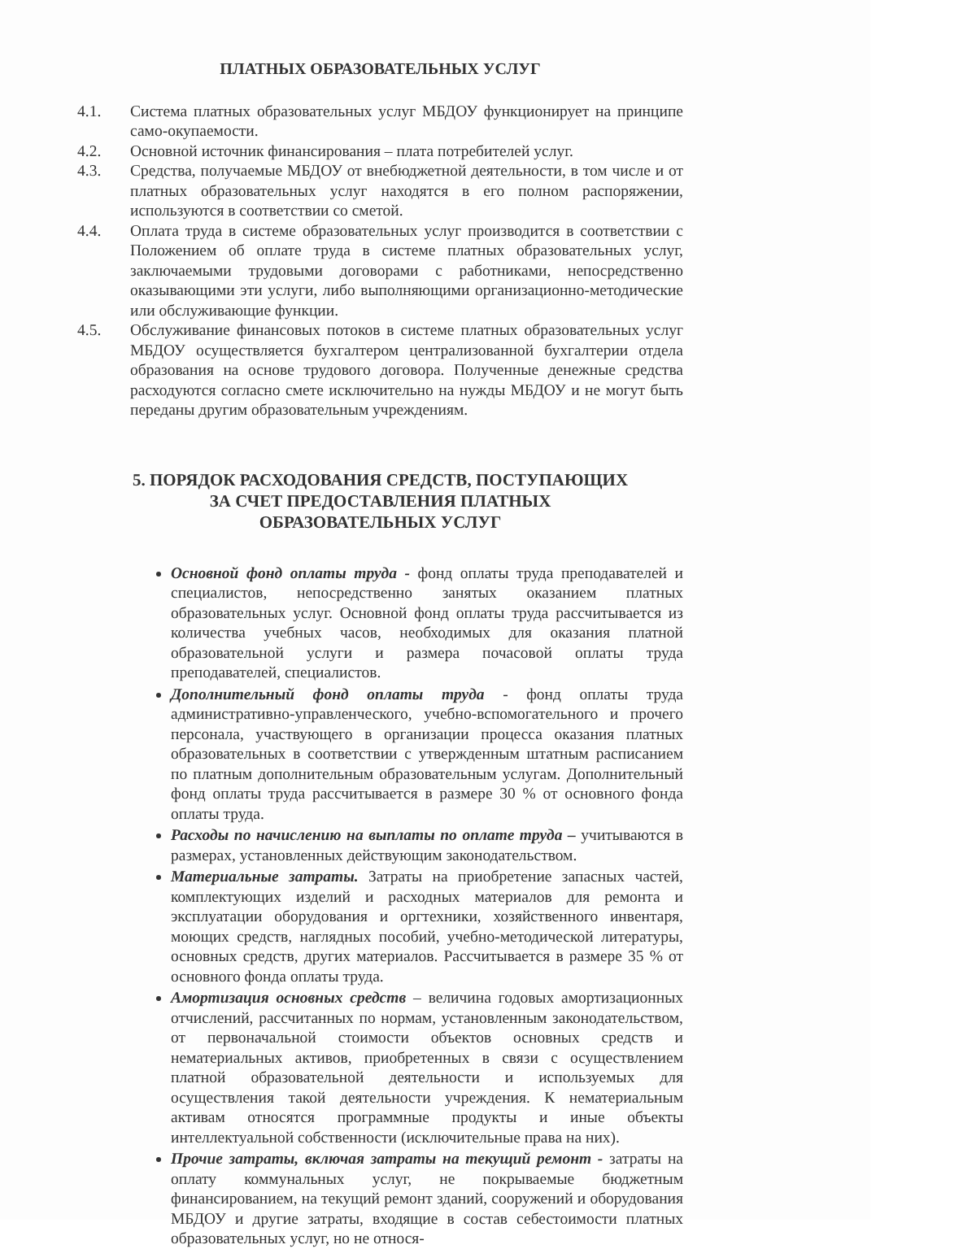ПЛАТНЫХ ОБРАЗОВАТЕЛЬНЫХ УСЛУГ
4.1. Система платных образовательных услуг МБДОУ функционирует на принципе само-окупаемости.
4.2. Основной источник финансирования – плата потребителей услуг.
4.3. Средства, получаемые МБДОУ от внебюджетной деятельности, в том числе и от платных образовательных услуг находятся в его полном распоряжении, используются в соответствии со сметой.
4.4. Оплата труда в системе образовательных услуг производится в соответствии с Положением об оплате труда в системе платных образовательных услуг, заключаемыми трудовыми договорами с работниками, непосредственно оказывающими эти услуги, либо выполняющими организационно-методические или обслуживающие функции.
4.5. Обслуживание финансовых потоков в системе платных образовательных услуг МБДОУ осуществляется бухгалтером централизованной бухгалтерии отдела образования на основе трудового договора. Полученные денежные средства расходуются согласно смете исключительно на нужды МБДОУ и не могут быть переданы другим образовательным учреждениям.
5. ПОРЯДОК РАСХОДОВАНИЯ СРЕДСТВ, ПОСТУПАЮЩИХ
ЗА СЧЕТ ПРЕДОСТАВЛЕНИЯ ПЛАТНЫХ
ОБРАЗОВАТЕЛЬНЫХ УСЛУГ
Основной фонд оплаты труда - фонд оплаты труда преподавателей и специалистов, непосредственно занятых оказанием платных образовательных услуг. Основной фонд оплаты труда рассчитывается из количества учебных часов, необходимых для оказания платной образовательной услуги и размера почасовой оплаты труда преподавателей, специалистов.
Дополнительный фонд оплаты труда - фонд оплаты труда административно-управленческого, учебно-вспомогательного и прочего персонала, участвующего в организации процесса оказания платных образовательных в соответствии с утвержденным штатным расписанием по платным дополнительным образовательным услугам. Дополнительный фонд оплаты труда рассчитывается в размере 30 % от основного фонда оплаты труда.
Расходы по начислению на выплаты по оплате труда – учитываются в размерах, установленных действующим законодательством.
Материальные затраты. Затраты на приобретение запасных частей, комплектующих изделий и расходных материалов для ремонта и эксплуатации оборудования и оргтехники, хозяйственного инвентаря, моющих средств, наглядных пособий, учебно-методической литературы, основных средств, других материалов. Рассчитывается в размере 35 % от основного фонда оплаты труда.
Амортизация основных средств – величина годовых амортизационных отчислений, рассчитанных по нормам, установленным законодательством, от первоначальной стоимости объектов основных средств и нематериальных активов, приобретенных в связи с осуществлением платной образовательной деятельности и используемых для осуществления такой деятельности учреждения. К нематериальным активам относятся программные продукты и иные объекты интеллектуальной собственности (исключительные права на них).
Прочие затраты, включая затраты на текущий ремонт - затраты на оплату коммунальных услуг, не покрываемые бюджетным финансированием, на текущий ремонт зданий, сооружений и оборудования МБДОУ и другие затраты, входящие в состав себестоимости платных образовательных услуг, но не относя-